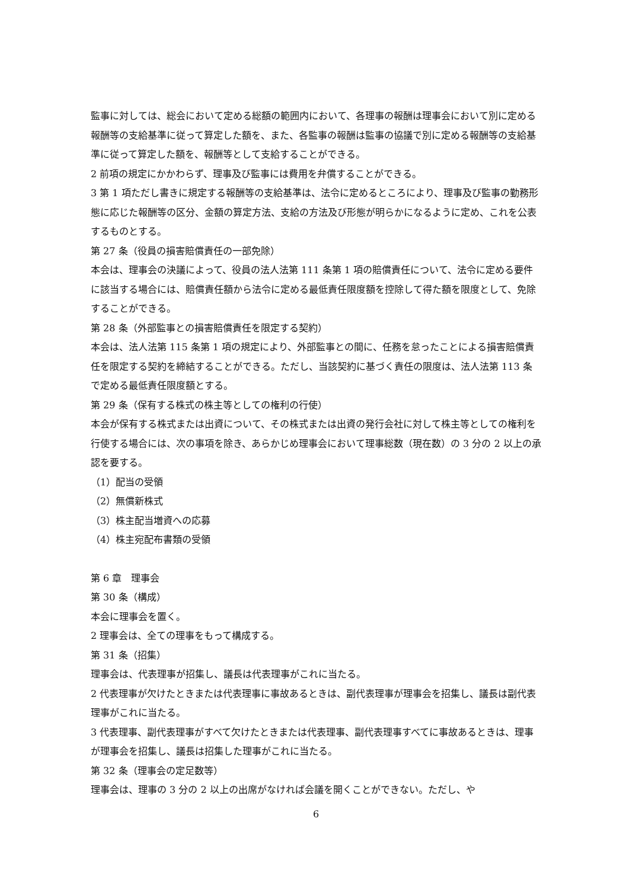監事に対しては、総会において定める総額の範囲内において、各理事の報酬は理事会において別に定める報酬等の支給基準に従って算定した額を、また、各監事の報酬は監事の協議で別に定める報酬等の支給基準に従って算定した額を、報酬等として支給することができる。
2 前項の規定にかかわらず、理事及び監事には費用を弁償することができる。
3 第 1 項ただし書きに規定する報酬等の支給基準は、法令に定めるところにより、理事及び監事の勤務形態に応じた報酬等の区分、金額の算定方法、支給の方法及び形態が明らかになるように定め、これを公表するものとする。
第 27 条（役員の損害賠償責任の一部免除）
本会は、理事会の決議によって、役員の法人法第 111 条第 1 項の賠償責任について、法令に定める要件に該当する場合には、賠償責任額から法令に定める最低責任限度額を控除して得た額を限度として、免除することができる。
第 28 条（外部監事との損害賠償責任を限定する契約）
本会は、法人法第 115 条第 1 項の規定により、外部監事との間に、任務を怠ったことによる損害賠償責任を限定する契約を締結することができる。ただし、当該契約に基づく責任の限度は、法人法第 113 条で定める最低責任限度額とする。
第 29 条（保有する株式の株主等としての権利の行使）
本会が保有する株式または出資について、その株式または出資の発行会社に対して株主等としての権利を行使する場合には、次の事項を除き、あらかじめ理事会において理事総数（現在数）の 3 分の 2 以上の承認を要する。
（1）配当の受領
（2）無償新株式
（3）株主配当増資への応募
（4）株主宛配布書類の受領
第 6 章　理事会
第 30 条（構成）
本会に理事会を置く。
2 理事会は、全ての理事をもって構成する。
第 31 条（招集）
理事会は、代表理事が招集し、議長は代表理事がこれに当たる。
2 代表理事が欠けたときまたは代表理事に事故あるときは、副代表理事が理事会を招集し、議長は副代表理事がこれに当たる。
3 代表理事、副代表理事がすべて欠けたときまたは代表理事、副代表理事すべてに事故あるときは、理事が理事会を招集し、議長は招集した理事がこれに当たる。
第 32 条（理事会の定足数等）
理事会は、理事の 3 分の 2 以上の出席がなければ会議を開くことができない。ただし、や
6